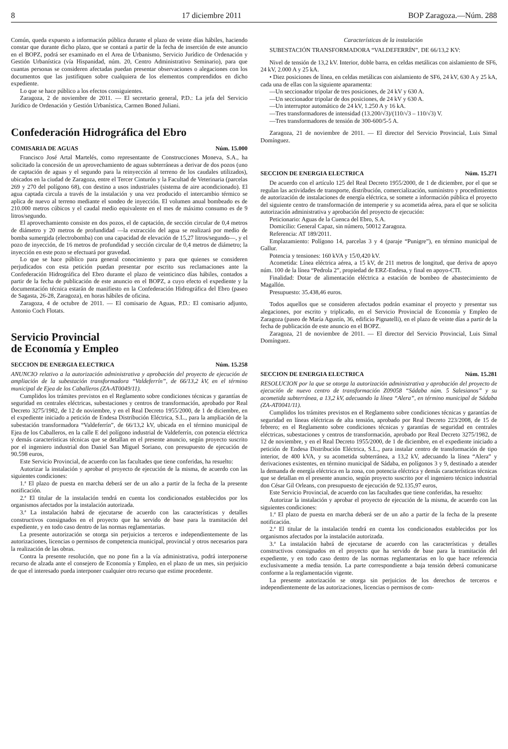8 17 diciembre 2011 BOP Zaragoza.—Núm. 288
Común, queda expuesto a información pública durante el plazo de veinte días hábiles, haciendo constar que durante dicho plazo, que se contará a partir de la fecha de inserción de este anuncio en el BOPZ, podrá ser examinado en el Area de Urbanismo, Servicio Jurídico de Ordenación y Gestión Urbanística (vía Hispanidad, núm. 20, Centro Administrativo Seminario), para que cuantas personas se consideren afectadas puedan presentar observaciones o alegaciones con los documentos que las justifiquen sobre cualquiera de los elementos comprendidos en dicho expediente.
Lo que se hace público a los efectos consiguientes.
Zaragoza, 2 de noviembre de 2011. — El secretario general, P.D.: La jefa del Servicio Jurídico de Ordenación y Gestión Urbanística, Carmen Boned Juliani.
Confederación Hidrográfica del Ebro
COMISARIA DE AGUAS Núm. 15.000
Francisco José Artal Martelés, como representante de Construcciones Moneva, S.A., ha solicitado la concesión de un aprovechamiento de aguas subterráneas a derivar de dos pozos (uno de captación de aguas y el segundo para la reinyección al terreno de los caudales utilizados), ubicados en la ciudad de Zaragoza, entre el Tercer Cinturón y la Facultad de Veterinaria (parcelas 269 y 270 del polígono 68), con destino a usos industriales (sistema de aire acondicionado). El agua captada circula a través de la instalación y una vez producido el intercambio térmico se aplica de nuevo al terreno mediante el sondeo de inyección. El volumen anual bombeado es de 210.000 metros cúbicos y el caudal medio equivalente en el mes de máximo consumo es de 9 litros/segundo.
El aprovechamiento consiste en dos pozos, el de captación, de sección circular de 0,4 metros de diámetro y 20 metros de profundidad —la extracción del agua se realizará por medio de bomba sumergida (electrobomba) con una capacidad de elevación de 15,27 litros/segundo—, y el pozo de inyección, de 16 metros de profundidad y sección circular de 0,4 metros de diámetro; la inyección en este pozo se efectuará por gravedad.
Lo que se hace público para general conocimiento y para que quienes se consideren perjudicados con esta petición puedan presentar por escrito sus reclamaciones ante la Confederación Hidrográfica del Ebro durante el plazo de veinticinco días hábiles, contados a partir de la fecha de publicación de este anuncio en el BOPZ, a cuyo efecto el expediente y la documentación técnica estarán de manifiesto en la Confederación Hidrográfica del Ebro (paseo de Sagasta, 26-28, Zaragoza), en horas hábiles de oficina.
Zaragoza, 4 de octubre de 2011. — El comisario de Aguas, P.D.: El comisario adjunto, Antonio Coch Flotats.
Servicio Provincial
de Economía y Empleo
SECCION DE ENERGIA ELECTRICA Núm. 15.258
ANUNCIO relativo a la autorización administrativa y aprobación del proyecto de ejecución de ampliación de la subestación transformadora “Valdeferrín”, de 66/13,2 kV, en el término municipal de Ejea de los Caballeros (ZA-AT0049/11).
Cumplidos los trámites previstos en el Reglamento sobre condiciones técnicas y garantías de seguridad en centrales eléctricas, subestaciones y centros de transformación, aprobado por Real Decreto 3275/1982, de 12 de noviembre, y en el Real Decreto 1955/2000, de 1 de diciembre, en el expediente iniciado a petición de Endesa Distribución Eléctrica, S.L., para la ampliación de la subestación transformadora “Valdeferrín”, de 66/13,2 kV, ubicada en el término municipal de Ejea de los Caballeros, en la calle E del polígono industrial de Valdeferrín, con potencia eléctrica y demás características técnicas que se detallan en el presente anuncio, según proyecto suscrito por el ingeniero industrial don Daniel San Miguel Soriano, con presupuesto de ejecución de 90.598 euros,
Este Servicio Provincial, de acuerdo con las facultades que tiene conferidas, ha resuelto:
Autorizar la instalación y aprobar el proyecto de ejecución de la misma, de acuerdo con las siguientes condiciones:
1.ª El plazo de puesta en marcha deberá ser de un año a partir de la fecha de la presente notificación.
2.ª El titular de la instalación tendrá en cuenta los condicionados establecidos por los organismos afectados por la instalación autorizada.
3.ª La instalación habrá de ejecutarse de acuerdo con las características y detalles constructivos consignados en el proyecto que ha servido de base para la tramitación del expediente, y en todo caso dentro de las normas reglamentarias.
La presente autorización se otorga sin perjuicios a terceros e independientemente de las autorizaciones, licencias o permisos de competencia municipal, provincial y otros necesarios para la realización de las obras.
Contra la presente resolución, que no pone fin a la vía administrativa, podrá interponerse recurso de alzada ante el consejero de Economía y Empleo, en el plazo de un mes, sin perjuicio de que el interesado pueda interponer cualquier otro recurso que estime procedente.
Características de la instalación
SUBESTACIÓN TRANSFORMADORA “VALDEFERRÍN”, DE 66/13,2 KV:
Nivel de tensión de 13,2 kV. Interior, doble barra, en celdas metálicas con aislamiento de SF6, 24 kV, 2.000 A y 25 kA.
• Diez posiciones de línea, en celdas metálicas con aislamiento de SF6, 24 kV, 630 A y 25 kA, cada una de ellas con la siguiente aparamenta:
—Un seccionador tripolar de tres posiciones, de 24 kV y 630 A.
—Un seccionador tripolar de dos posiciones, de 24 kV y 630 A.
—Un interruptor automático de 24 kV, 1.250 A y 16 kA.
—Tres transformadores de intensidad (13.200/√3)/(110/√3 – 110/√3) V.
—Tres transformadores de tensión de 300-600/5-5 A.
Zaragoza, 21 de noviembre de 2011. — El director del Servicio Provincial, Luis Simal Domínguez.
SECCION DE ENERGIA ELECTRICA Núm. 15.271
De acuerdo con el artículo 125 del Real Decreto 1955/2000, de 1 de diciembre, por el que se regulan las actividades de transporte, distribución, comercialización, suministro y procedimientos de autorización de instalaciones de energía eléctrica, se somete a información pública el proyecto del siguiente centro de transformación de intemperie y su acometida aérea, para el que se solicita autorización administrativa y aprobación del proyecto de ejecución:
Peticionario: Aguas de la Cuenca del Ebro, S.A.
Domicilio: General Capaz, sin número, 50012 Zaragoza.
Referencia: AT 189/2011.
Emplazamiento: Polígono 14, parcelas 3 y 4 (paraje “Punigre”), en término municipal de Gallur.
Potencia y tensiones: 160 kVA y 15/0,420 kV.
Acometida: Línea eléctrica aérea, a 15 kV, de 211 metros de longitud, que deriva de apoyo núm. 100 de la línea “Pedrola 2”, propiedad de ERZ-Endesa, y final en apoyo-CTI.
Finalidad: Dotar de alimentación eléctrica a estación de bombeo de abastecimiento de Magallón.
Presupuesto: 35.438,46 euros.
Todos aquellos que se consideren afectados podrán examinar el proyecto y presentar sus alegaciones, por escrito y triplicado, en el Servicio Provincial de Economía y Empleo de Zaragoza (paseo de María Agustín, 36, edificio Pignatelli), en el plazo de veinte días a partir de la fecha de publicación de este anuncio en el BOPZ.
Zaragoza, 21 de noviembre de 2011. — El director del Servicio Provincial, Luis Simal Domínguez.
SECCION DE ENERGIA ELECTRICA Núm. 15.281
RESOLUCION por la que se otorga la autorización administrativa y aprobación del proyecto de ejecución de nuevo centro de transformación Z09058 “Sádaba núm. 5 Salesianos” y su acometida subterránea, a 13,2 kV, adecuando la línea “Alera”, en término municipal de Sádaba (ZA-AT0041/11).
Cumplidos los trámites previstos en el Reglamento sobre condiciones técnicas y garantías de seguridad en líneas eléctricas de alta tensión, aprobado por Real Decreto 223/2008, de 15 de febrero; en el Reglamento sobre condiciones técnicas y garantías de seguridad en centrales eléctricas, subestaciones y centros de transformación, aprobado por Real Decreto 3275/1982, de 12 de noviembre, y en el Real Decreto 1955/2000, de 1 de diciembre, en el expediente iniciado a petición de Endesa Distribución Eléctrica, S.L., para instalar centro de transformación de tipo interior, de 400 kVA, y su acometida subterránea, a 13,2 kV, adecuando la línea “Alera” y derivaciones existentes, en término municipal de Sádaba, en polígonos 3 y 9, destinado a atender la demanda de energía eléctrica en la zona, con potencia eléctrica y demás características técnicas que se detallan en el presente anuncio, según proyecto suscrito por el ingeniero técnico industrial don César Gil Orleans, con presupuesto de ejecución de 92.135,97 euros,
Este Servicio Provincial, de acuerdo con las facultades que tiene conferidas, ha resuelto:
Autorizar la instalación y aprobar el proyecto de ejecución de la misma, de acuerdo con las siguientes condiciones:
1.ª El plazo de puesta en marcha deberá ser de un año a partir de la fecha de la presente notificación.
2.ª El titular de la instalación tendrá en cuenta los condicionados establecidos por los organismos afectados por la instalación autorizada.
3.ª La instalación habrá de ejecutarse de acuerdo con las características y detalles constructivos consignados en el proyecto que ha servido de base para la tramitación del expediente, y en todo caso dentro de las normas reglamentarias en lo que hace referencia exclusivamente a media tensión. La parte correspondiente a baja tensión deberá comunicarse conforme a la reglamentación vigente.
La presente autorización se otorga sin perjuicios de los derechos de terceros e independientemente de las autorizaciones, licencias o permisos de com-